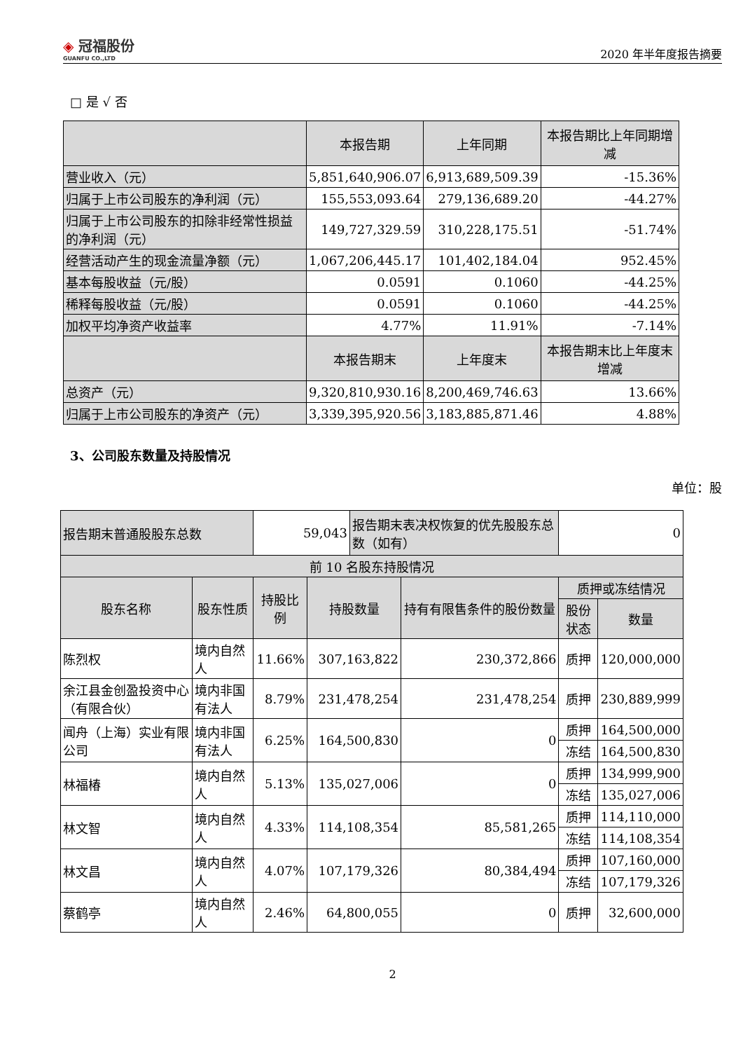◈ 冠福股份
GUANFU CO.,LTD
2020 年半年度报告摘要
□ 是 √ 否
| | 本报告期 | 上年同期 | 本报告期比上年同期增减 |
| --- | --- | --- | --- |
| 营业收入（元） | 5,851,640,906.07 | 6,913,689,509.39 | -15.36% |
| 归属于上市公司股东的净利润（元） | 155,553,093.64 | 279,136,689.20 | -44.27% |
| 归属于上市公司股东的扣除非经常性损益的净利润（元） | 149,727,329.59 | 310,228,175.51 | -51.74% |
| 经营活动产生的现金流量净额（元） | 1,067,206,445.17 | 101,402,184.04 | 952.45% |
| 基本每股收益（元/股） | 0.0591 | 0.1060 | -44.25% |
| 稀释每股收益（元/股） | 0.0591 | 0.1060 | -44.25% |
| 加权平均净资产收益率 | 4.77% | 11.91% | -7.14% |
| | 本报告期末 | 上年度末 | 本报告期末比上年度末增减 |
| 总资产（元） | 9,320,810,930.16 | 8,200,469,746.63 | 13.66% |
| 归属于上市公司股东的净资产（元） | 3,339,395,920.56 | 3,183,885,871.46 | 4.88% |
3、公司股东数量及持股情况
单位：股
| 报告期末普通股股东总数 | | 59,043 | | 报告期末表决权恢复的优先股股东总数（如有） | | 0 | |
| 前 10 名股东持股情况 | | | | | | | |
| 股东名称 | 股东性质 | 持股比例 | 持股数量 | | 持有有限售条件的股份数量 | 质押或冻结情况 | |
| | | | | | | 股份状态 | 数量 |
| 陈烈权 | 境内自然人 | 11.66% | 307,163,822 | | 230,372,866 | 质押 | 120,000,000 |
| 余江县金创盈投资中心（有限合伙） | 境内非国有法人 | 8.79% | 231,478,254 | | 231,478,254 | 质押 | 230,889,999 |
| 闻舟（上海）实业有限公司 | 境内非国有法人 | 6.25% | 164,500,830 | | 0 | 质押 | 164,500,000 |
| | | | | | | 冻结 | 164,500,830 |
| 林福椿 | 境内自然人 | 5.13% | 135,027,006 | | 0 | 质押 | 134,999,900 |
| | | | | | | 冻结 | 135,027,006 |
| 林文智 | 境内自然人 | 4.33% | 114,108,354 | | 85,581,265 | 质押 | 114,110,000 |
| | | | | | | 冻结 | 114,108,354 |
| 林文昌 | 境内自然人 | 4.07% | 107,179,326 | | 80,384,494 | 质押 | 107,160,000 |
| | | | | | | 冻结 | 107,179,326 |
| 蔡鹤亭 | 境内自然人 | 2.46% | 64,800,055 | | 0 | 质押 | 32,600,000 |
2